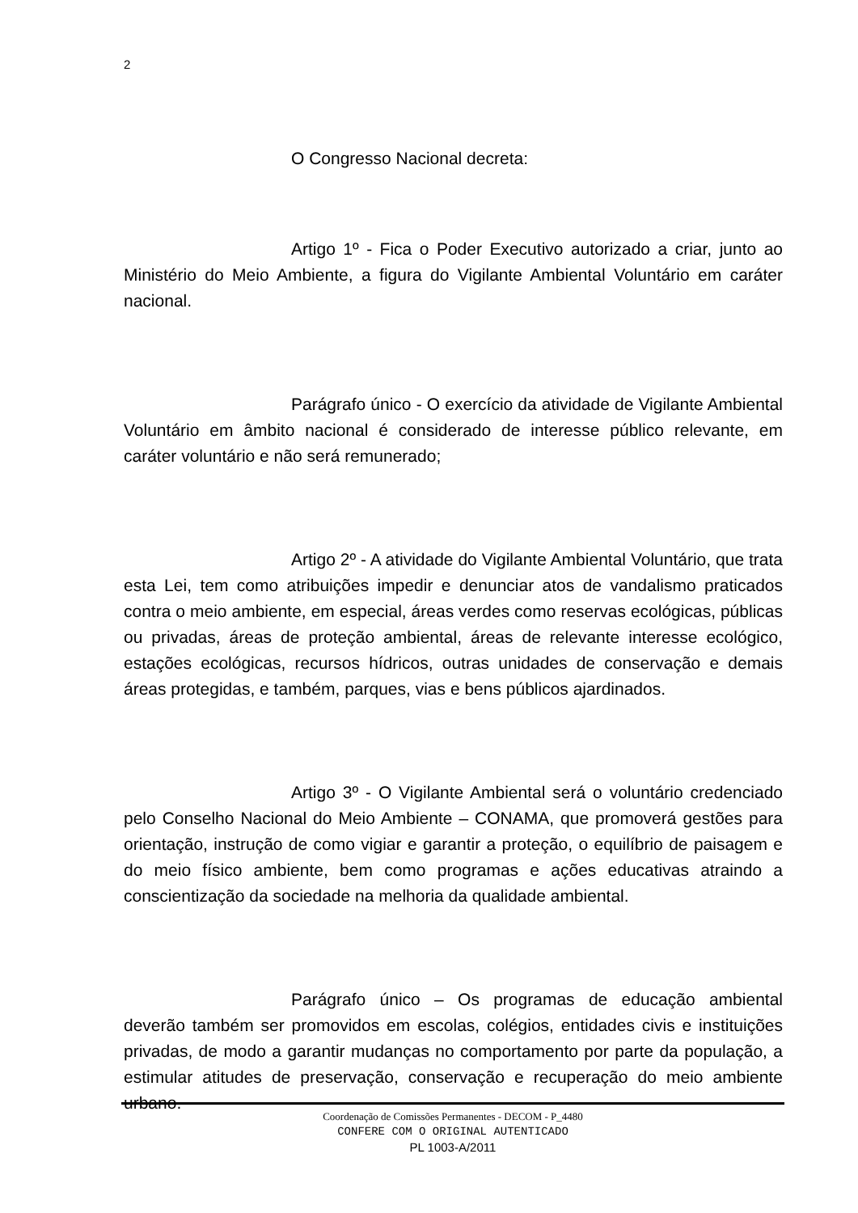2
O Congresso Nacional decreta:
Artigo 1º - Fica o Poder Executivo autorizado a criar, junto ao Ministério do Meio Ambiente, a figura do Vigilante Ambiental Voluntário em caráter nacional.
Parágrafo único - O exercício da atividade de Vigilante Ambiental Voluntário em âmbito nacional é considerado de interesse público relevante, em caráter voluntário e não será remunerado;
Artigo 2º - A atividade do Vigilante Ambiental Voluntário, que trata esta Lei, tem como atribuições impedir e denunciar atos de vandalismo praticados contra o meio ambiente, em especial, áreas verdes como reservas ecológicas, públicas ou privadas, áreas de proteção ambiental, áreas de relevante interesse ecológico, estações ecológicas, recursos hídricos, outras unidades de conservação e demais áreas protegidas, e também, parques, vias e bens públicos ajardinados.
Artigo 3º - O Vigilante Ambiental será o voluntário credenciado pelo Conselho Nacional do Meio Ambiente – CONAMA, que promoverá gestões para orientação, instrução de como vigiar e garantir a proteção, o equilíbrio de paisagem e do meio físico ambiente, bem como programas e ações educativas atraindo a conscientização da sociedade na melhoria da qualidade ambiental.
Parágrafo único – Os programas de educação ambiental deverão também ser promovidos em escolas, colégios, entidades civis e instituições privadas, de modo a garantir mudanças no comportamento por parte da população, a estimular atitudes de preservação, conservação e recuperação do meio ambiente urbano.
Coordenação de Comissões Permanentes - DECOM - P_4480
CONFERE COM O ORIGINAL AUTENTICADO
PL 1003-A/2011